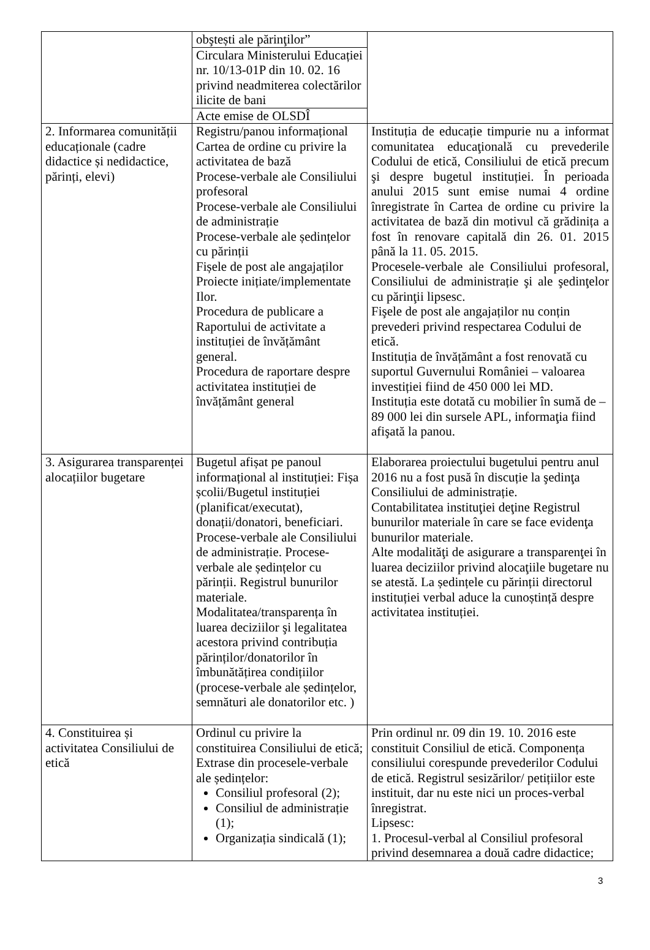| | obştești ale părinţilor” | |
| | Circulara Ministerului Educației nr. 10/13-01P din 10. 02. 16 privind neadmiterea colectărilor ilicite de bani | |
| | Acte emise de OLSDÎ | |
| 2. Informarea comunității educaționale (cadre didactice și nedidactice, părinți, elevi) | Registru/panou informațional Cartea de ordine cu privire la activitatea de bază Procese-verbale ale Consiliului profesoral Procese-verbale ale Consiliului de administrație Procese-verbale ale ședințelor cu părinții Fișele de post ale angajaților Proiecte inițiate/implementate Ilor. Procedura de publicare a Raportului de activitate a instituției de învățământ general. Procedura de raportare despre activitatea instituției de învățământ general | Instituția de educație timpurie nu a informat comunitatea educaţională cu prevederile Codului de etică, Consiliului de etică precum şi despre bugetul instituției. În perioada anului 2015 sunt emise numai 4 ordine înregistrate în Cartea de ordine cu privire la activitatea de bază din motivul că grădinița a fost în renovare capitală din 26. 01. 2015 până la 11. 05. 2015. Procesele-verbale ale Consiliului profesoral, Consiliului de administrație şi ale şedinţelor cu părinţii lipsesc. Fişele de post ale angajaților nu conțin prevederi privind respectarea Codului de etică. Instituția de învățământ a fost renovată cu suportul Guvernului României – valoarea investiției fiind de 450 000 lei MD. Instituția este dotată cu mobilier în sumă de – 89 000 lei din sursele APL, informaţia fiind afişată la panou. |
| 3. Asigurarea transparenței alocațiilor bugetare | Bugetul afișat pe panoul informațional al instituției: Fișa școlii/Bugetul instituției (planificat/executat), donații/donatori, beneficiari. Procese-verbale ale Consiliului de administrație. Procese-verbale ale ședințelor cu părinții. Registrul bunurilor materiale. Modalitatea/transparența în luarea deciziilor şi legalitatea acestora privind contribuția părinților/donatorilor în îmbunătățirea condițiilor (procese-verbale ale ședințelor, semnături ale donatorilor etc. ) | Elaborarea proiectului bugetului pentru anul 2016 nu a fost pusă în discuție la şedinţa Consiliului de administrație. Contabilitatea instituţiei deţine Registrul bunurilor materiale în care se face evidenţa bunurilor materiale. Alte modalităţi de asigurare a transparenţei în luarea deciziilor privind alocaţiile bugetare nu se atestă. La ședințele cu părinții directorul instituției verbal aduce la cunoștință despre activitatea instituției. |
| 4. Constituirea și activitatea Consiliului de etică | Ordinul cu privire la constituirea Consiliului de etică; Extrase din procesele-verbale ale ședințelor: Consiliul profesoral (2); Consiliul de administrație (1); Organizația sindicală (1); | Prin ordinul nr. 09 din 19. 10. 2016 este constituit Consiliul de etică. Componența consiliului corespunde prevederilor Codului de etică. Registrul sesizărilor/ petițiilor este instituit, dar nu este nici un proces-verbal înregistrat. Lipsesc: 1. Procesul-verbal al Consiliul profesoral privind desemnarea a două cadre didactice; |
3